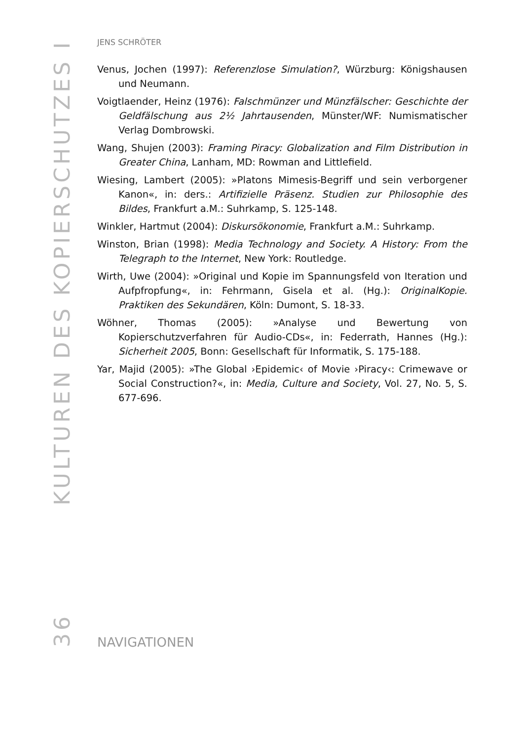KULTUREN DES KOPIERSCHUTZES I
36
JENS SCHRÖTER
Venus, Jochen (1997): Referenzlose Simulation?, Würzburg: Königshausen und Neumann.
Voigtlaender, Heinz (1976): Falschmünzer und Münzfälscher: Geschichte der Geldfälschung aus 2½ Jahrtausenden, Münster/WF: Numismatischer Verlag Dombrowski.
Wang, Shujen (2003): Framing Piracy: Globalization and Film Distribution in Greater China, Lanham, MD: Rowman and Littlefield.
Wiesing, Lambert (2005): »Platons Mimesis-Begriff und sein verborgener Kanon«, in: ders.: Artifizielle Präsenz. Studien zur Philosophie des Bildes, Frankfurt a.M.: Suhrkamp, S. 125-148.
Winkler, Hartmut (2004): Diskursökonomie, Frankfurt a.M.: Suhrkamp.
Winston, Brian (1998): Media Technology and Society. A History: From the Telegraph to the Internet, New York: Routledge.
Wirth, Uwe (2004): »Original und Kopie im Spannungsfeld von Iteration und Aufpfropfung«, in: Fehrmann, Gisela et al. (Hg.): OriginalKopie. Praktiken des Sekundären, Köln: Dumont, S. 18-33.
Wöhner, Thomas (2005): »Analyse und Bewertung von Kopierschutzverfahren für Audio-CDs«, in: Federrath, Hannes (Hg.): Sicherheit 2005, Bonn: Gesellschaft für Informatik, S. 175-188.
Yar, Majid (2005): »The Global ›Epidemic‹ of Movie ›Piracy‹: Crimewave or Social Construction?«, in: Media, Culture and Society, Vol. 27, No. 5, S. 677-696.
NAVIGATIONEN